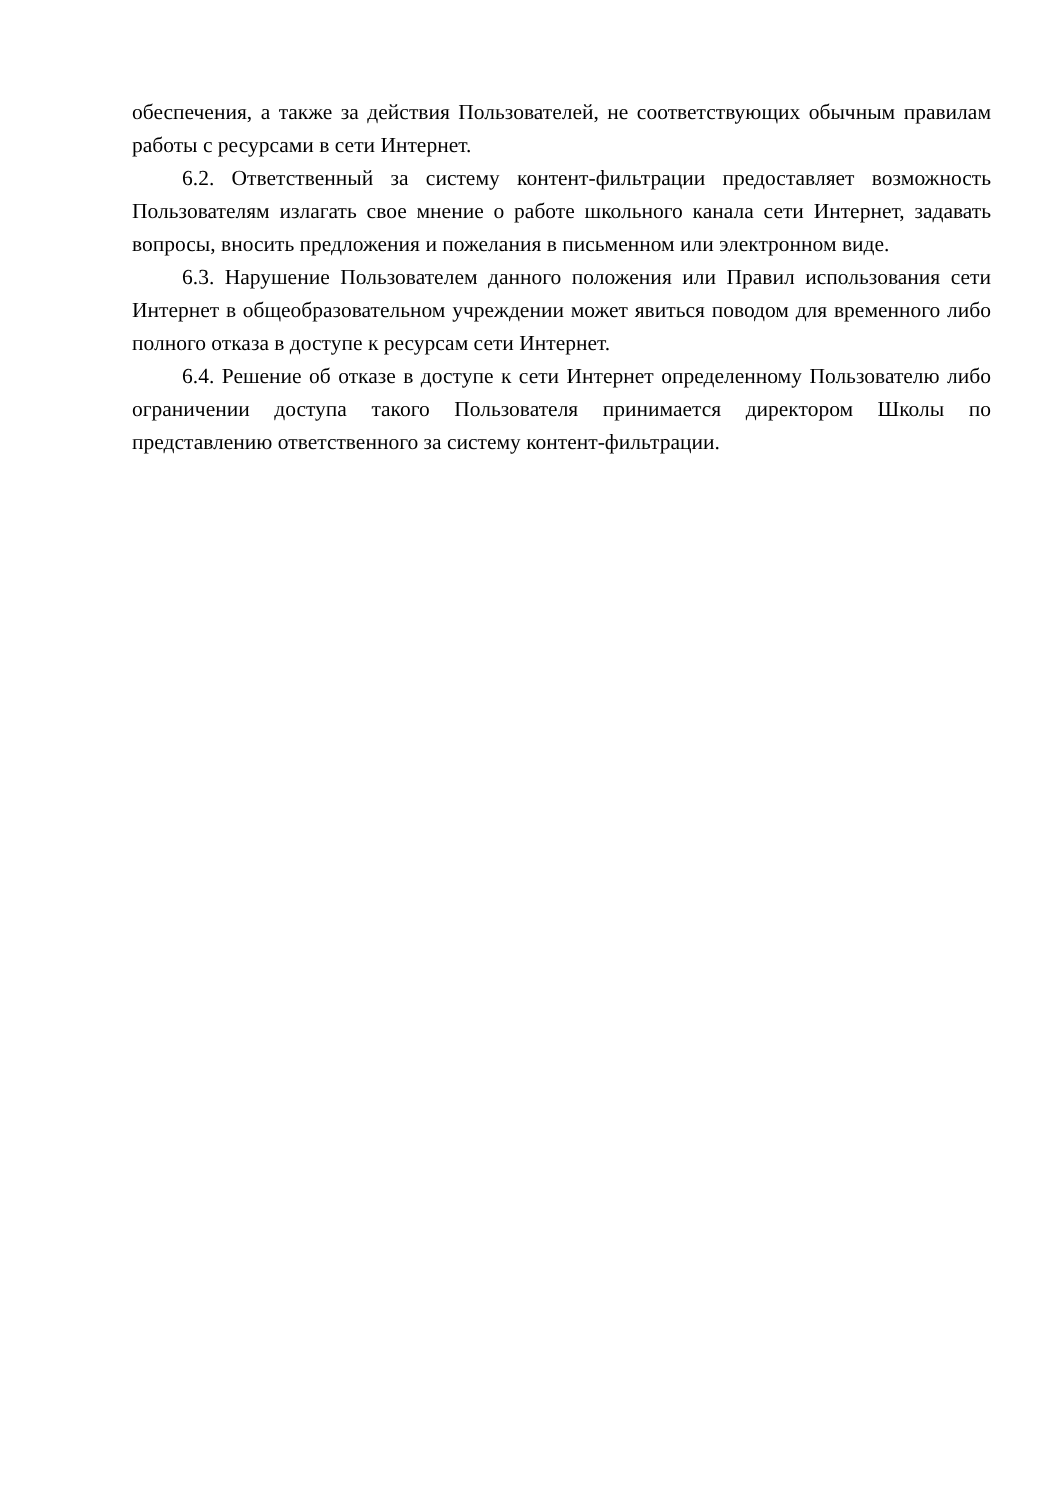обеспечения, а также за действия Пользователей, не соответствующих обычным правилам работы с ресурсами в сети Интернет.
6.2. Ответственный за систему контент-фильтрации предоставляет возможность Пользователям излагать свое мнение о работе школьного канала сети Интернет, задавать вопросы, вносить предложения и пожелания в письменном или электронном виде.
6.3. Нарушение Пользователем данного положения или Правил использования сети Интернет в общеобразовательном учреждении может явиться поводом для временного либо полного отказа в доступе к ресурсам сети Интернет.
6.4. Решение об отказе в доступе к сети Интернет определенному Пользователю либо ограничении доступа такого Пользователя принимается директором Школы по представлению ответственного за систему контент-фильтрации.